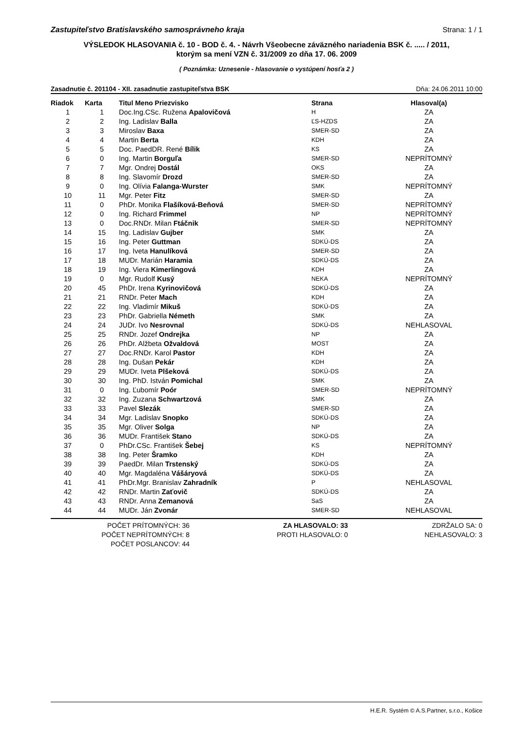Zastupiteľstvo Bratislavského samosprávneho kraja Strana: 1 / 1
VÝSLEDOK HLASOVANIA č. 10 - BOD č. 4. - Návrh Všeobecne záväzného nariadenia BSK č. ..... / 2011,
ktorým sa mení VZN č. 31/2009 zo dňa 17. 06. 2009
( Poznámka: Uznesenie - hlasovanie o vystúpení hosťa 2 )
Zasadnutie č. 201104 - XII. zasadnutie zastupiteľstva BSK Dňa: 24.06.2011 10:00
| Riadok | Karta | Titul Meno Priezvisko | Strana | Hlasoval(a) |
| --- | --- | --- | --- | --- |
| 1 | 1 | Doc.Ing.CSc. Ružena Apalovičová | H | ZA |
| 2 | 2 | Ing. Ladislav Balla | ĽS-HZDS | ZA |
| 3 | 3 | Miroslav Baxa | SMER-SD | ZA |
| 4 | 4 | Martin Berta | KDH | ZA |
| 5 | 5 | Doc. PaedDR. René Bílik | KS | ZA |
| 6 | 0 | Ing. Martin Borguľa | SMER-SD | NEPRÍTOMNÝ |
| 7 | 7 | Mgr. Ondrej Dostál | OKS | ZA |
| 8 | 8 | Ing. Slavomír Drozd | SMER-SD | ZA |
| 9 | 0 | Ing. Olívia Falanga-Wurster | SMK | NEPRÍTOMNÝ |
| 10 | 11 | Mgr. Peter Fitz | SMER-SD | ZA |
| 11 | 0 | PhDr. Monika Flašíková-Beňová | SMER-SD | NEPRÍTOMNÝ |
| 12 | 0 | Ing. Richard Frimmel | NP | NEPRÍTOMNÝ |
| 13 | 0 | Doc.RNDr. Milan Ftáčnik | SMER-SD | NEPRÍTOMNÝ |
| 14 | 15 | Ing. Ladislav Gujber | SMK | ZA |
| 15 | 16 | Ing. Peter Guttman | SDKÚ-DS | ZA |
| 16 | 17 | Ing. Iveta Hanulíková | SMER-SD | ZA |
| 17 | 18 | MUDr. Marián Haramia | SDKÚ-DS | ZA |
| 18 | 19 | Ing. Viera Kimerlingová | KDH | ZA |
| 19 | 0 | Mgr. Rudolf Kusý | NEKA | NEPRÍTOMNÝ |
| 20 | 45 | PhDr. Irena Kyrinovičová | SDKÚ-DS | ZA |
| 21 | 21 | RNDr. Peter Mach | KDH | ZA |
| 22 | 22 | Ing. Vladimír Mikuš | SDKÚ-DS | ZA |
| 23 | 23 | PhDr. Gabriella Németh | SMK | ZA |
| 24 | 24 | JUDr. Ivo Nesrovnal | SDKÚ-DS | NEHLASOVAL |
| 25 | 25 | RNDr. Jozef Ondrejka | NP | ZA |
| 26 | 26 | PhDr. Alžbeta Ožvaldová | MOST | ZA |
| 27 | 27 | Doc.RNDr. Karol Pastor | KDH | ZA |
| 28 | 28 | Ing. Dušan Pekár | KDH | ZA |
| 29 | 29 | MUDr. Iveta Plšeková | SDKÚ-DS | ZA |
| 30 | 30 | Ing. PhD. István Pomichal | SMK | ZA |
| 31 | 0 | Ing. Ľubomír Poór | SMER-SD | NEPRÍTOMNÝ |
| 32 | 32 | Ing. Zuzana Schwartzová | SMK | ZA |
| 33 | 33 | Pavel Slezák | SMER-SD | ZA |
| 34 | 34 | Mgr. Ladislav Snopko | SDKÚ-DS | ZA |
| 35 | 35 | Mgr. Oliver Solga | NP | ZA |
| 36 | 36 | MUDr. František Stano | SDKÚ-DS | ZA |
| 37 | 0 | PhDr.CSc. František Šebej | KS | NEPRÍTOMNÝ |
| 38 | 38 | Ing. Peter Šramko | KDH | ZA |
| 39 | 39 | PaedDr. Milan Trstenský | SDKÚ-DS | ZA |
| 40 | 40 | Mgr. Magdaléna Vášáryová | SDKÚ-DS | ZA |
| 41 | 41 | PhDr.Mgr. Branislav Zahradník | P | NEHLASOVAL |
| 42 | 42 | RNDr. Martin Zaťovič | SDKÚ-DS | ZA |
| 43 | 43 | RNDr. Anna Zemanová | SaS | ZA |
| 44 | 44 | MUDr. Ján Zvonár | SMER-SD | NEHLASOVAL |
POČET PRÍTOMNÝCH: 36
POČET NEPRÍTOMNÝCH: 8
POČET POSLANCOV: 44
ZA HLASOVALO: 33
PROTI HLASOVALO: 0
ZDRŽALO SA: 0
NEHLASOVALO: 3
H.E.R. Systém © A.S.Partner, s.r.o., Košice